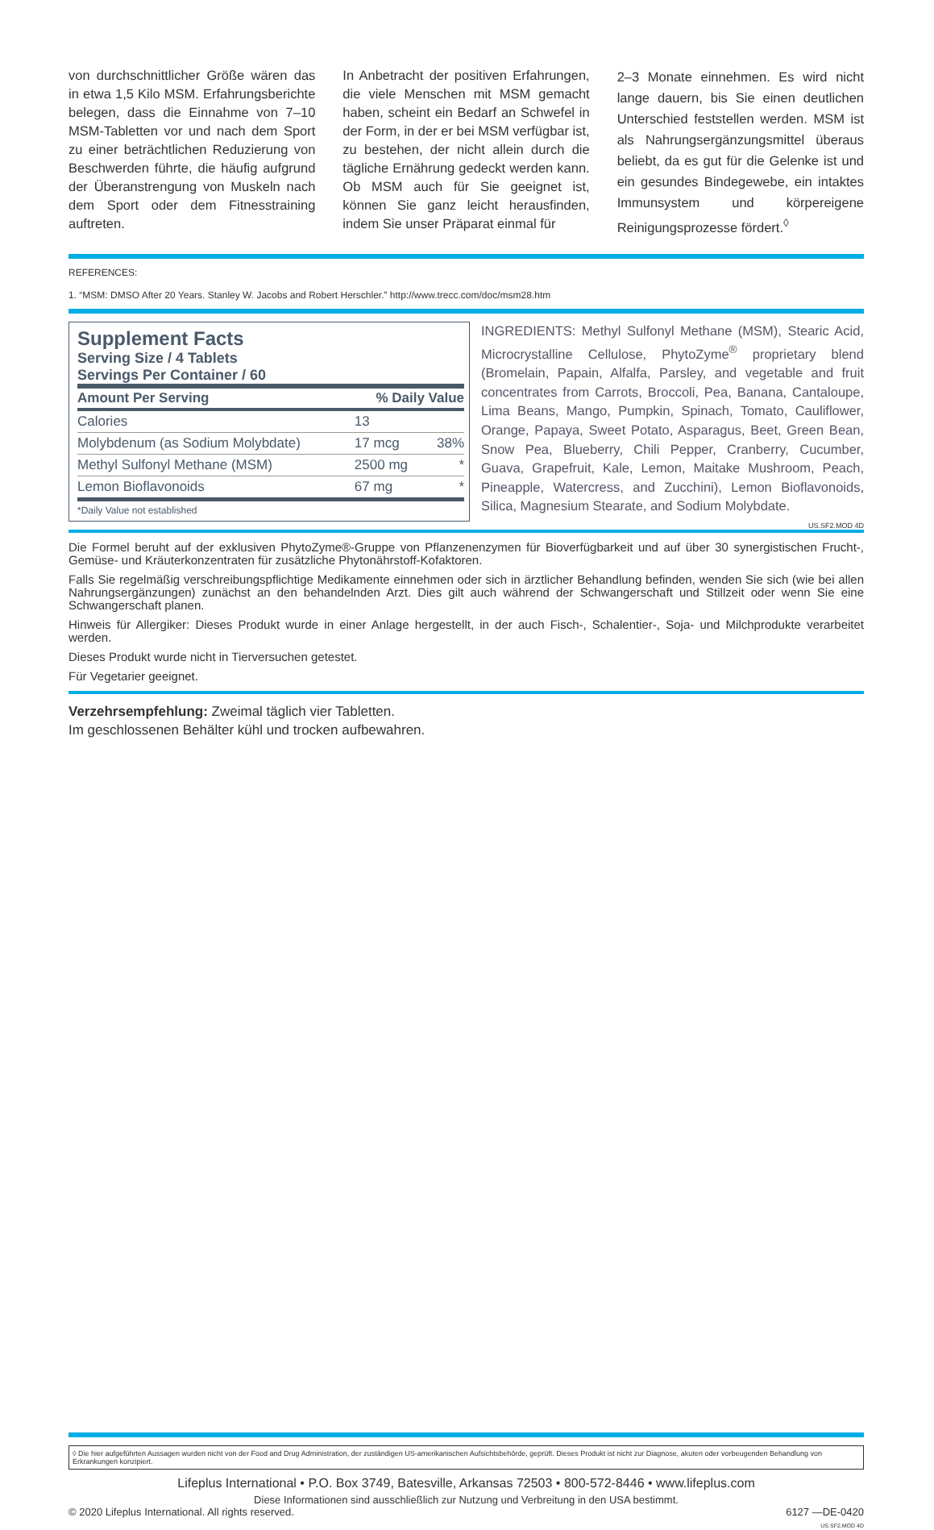von durchschnittlicher Größe wären das in etwa 1,5 Kilo MSM. Erfahrungsberichte belegen, dass die Einnahme von 7–10 MSM-Tabletten vor und nach dem Sport zu einer beträchtlichen Reduzierung von Beschwerden führte, die häufig aufgrund der Überanstrengung von Muskeln nach dem Sport oder dem Fitnesstraining auftreten.
In Anbetracht der positiven Erfahrungen, die viele Menschen mit MSM gemacht haben, scheint ein Bedarf an Schwefel in der Form, in der er bei MSM verfügbar ist, zu bestehen, der nicht allein durch die tägliche Ernährung gedeckt werden kann. Ob MSM auch für Sie geeignet ist, können Sie ganz leicht herausfinden, indem Sie unser Präparat einmal für
2–3 Monate einnehmen. Es wird nicht lange dauern, bis Sie einen deutlichen Unterschied feststellen werden. MSM ist als Nahrungsergänzungsmittel überaus beliebt, da es gut für die Gelenke ist und ein gesundes Bindegewebe, ein intaktes Immunsystem und körpereigene Reinigungsprozesse fördert.<sup>◊</sup>
REFERENCES:
1. “MSM: DMSO After 20 Years. Stanley W. Jacobs and Robert Herschler.” http://www.trecc.com/doc/msm28.htm
Supplement Facts
Serving Size / 4 Tablets
Servings Per Container / 60
| Amount Per Serving | % Daily Value | |
| --- | --- | --- |
| Calories | 13 | |
| Molybdenum (as Sodium Molybdate) | 17 mcg | 38% |
| Methyl Sulfonyl Methane (MSM) | 2500 mg | * |
| Lemon Bioflavonoids | 67 mg | * |
*Daily Value not established
INGREDIENTS: Methyl Sulfonyl Methane (MSM), Stearic Acid, Microcrystalline Cellulose, PhytoZyme<sup>®</sup> proprietary blend (Bromelain, Papain, Alfalfa, Parsley, and vegetable and fruit concentrates from Carrots, Broccoli, Pea, Banana, Cantaloupe, Lima Beans, Mango, Pumpkin, Spinach, Tomato, Cauliflower, Orange, Papaya, Sweet Potato, Asparagus, Beet, Green Bean, Snow Pea, Blueberry, Chili Pepper, Cranberry, Cucumber, Guava, Grapefruit, Kale, Lemon, Maitake Mushroom, Peach, Pineapple, Watercress, and Zucchini), Lemon Bioflavonoids, Silica, Magnesium Stearate, and Sodium Molybdate.
US.SF2.MOD 4D
Die Formel beruht auf der exklusiven PhytoZyme®-Gruppe von Pflanzenenzymen für Bioverfügbarkeit und auf über 30 synergistischen Frucht-, Gemüse- und Kräuterkonzentraten für zusätzliche Phytonährstoff-Kofaktoren.
Falls Sie regelmäßig verschreibungspflichtige Medikamente einnehmen oder sich in ärztlicher Behandlung befinden, wenden Sie sich (wie bei allen Nahrungsergänzungen) zunächst an den behandelnden Arzt. Dies gilt auch während der Schwangerschaft und Stillzeit oder wenn Sie eine Schwangerschaft planen.
Hinweis für Allergiker: Dieses Produkt wurde in einer Anlage hergestellt, in der auch Fisch-, Schalentier-, Soja- und Milchprodukte verarbeitet werden.
Dieses Produkt wurde nicht in Tierversuchen getestet.
Für Vegetarier geeignet.
Verzehrsempfehlung: Zweimal täglich vier Tabletten.
Im geschlossenen Behälter kühl und trocken aufbewahren.
◊ Die hier aufgeführten Aussagen wurden nicht von der Food and Drug Administration, der zuständigen US-amerikanischen Aufsichtsbehörde, geprüft. Dieses Produkt ist nicht zur Diagnose, akuten oder vorbeugenden Behandlung von Erkrankungen konzipiert.
Lifeplus International • P.O. Box 3749, Batesville, Arkansas 72503 • 800-572-8446 • www.lifeplus.com
Diese Informationen sind ausschließlich zur Nutzung und Verbreitung in den USA bestimmt.
© 2020 Lifeplus International. All rights reserved. 6127 —DE-0420
US.SF2.MOD 4D